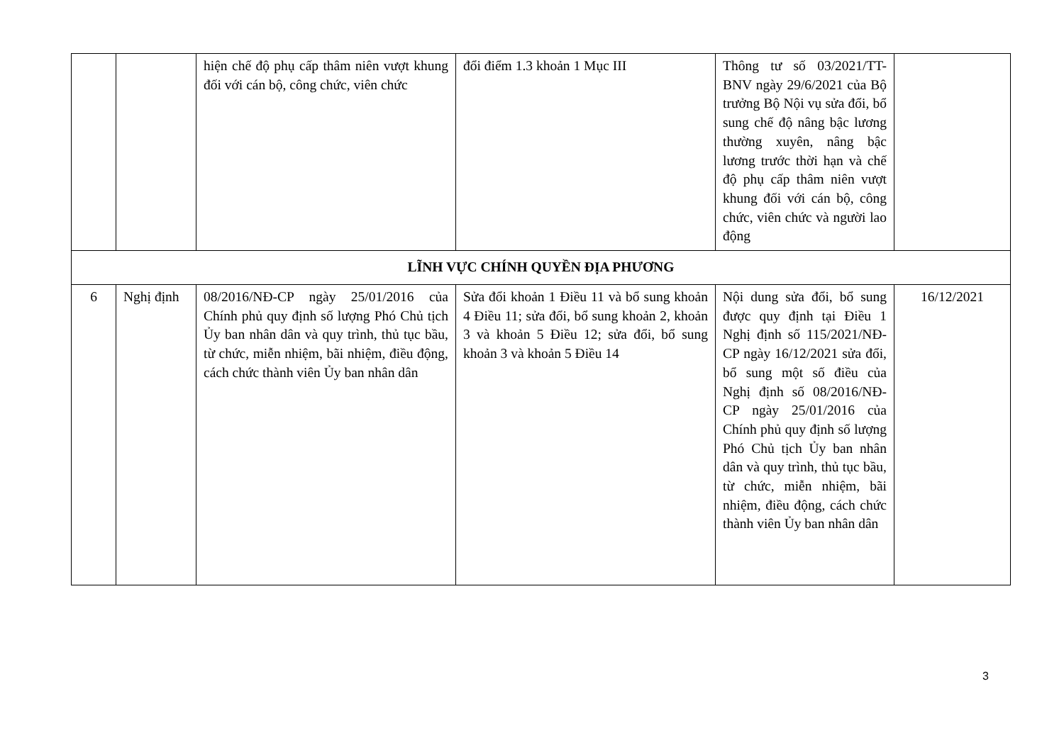| | | hiện chế độ phụ cấp thâm niên vượt khung đối với cán bộ, công chức, viên chức | đổi điểm 1.3 khoản 1 Mục III | Thông tư số 03/2021/TT-BNV ngày 29/6/2021 của Bộ trưởng Bộ Nội vụ sửa đổi, bổ sung chế độ nâng bậc lương thường xuyên, nâng bậc lương trước thời hạn và chế độ phụ cấp thâm niên vượt khung đối với cán bộ, công chức, viên chức và người lao động | |
| LĨNH VỰC CHÍNH QUYỀN ĐỊA PHƯƠNG | | | | | |
| 6 | Nghị định | 08/2016/NĐ-CP ngày 25/01/2016 của Chính phủ quy định số lượng Phó Chủ tịch Ủy ban nhân dân và quy trình, thủ tục bầu, từ chức, miễn nhiệm, bãi nhiệm, điều động, cách chức thành viên Ủy ban nhân dân | Sửa đổi khoản 1 Điều 11 và bổ sung khoản 4 Điều 11; sửa đổi, bổ sung khoản 2, khoản 3 và khoản 5 Điều 12; sửa đổi, bổ sung khoản 3 và khoản 5 Điều 14 | Nội dung sửa đổi, bổ sung được quy định tại Điều 1 Nghị định số 115/2021/NĐ-CP ngày 16/12/2021 sửa đổi, bổ sung một số điều của Nghị định số 08/2016/NĐ-CP ngày 25/01/2016 của Chính phủ quy định số lượng Phó Chủ tịch Ủy ban nhân dân và quy trình, thủ tục bầu, từ chức, miễn nhiệm, bãi nhiệm, điều động, cách chức thành viên Ủy ban nhân dân | 16/12/2021 |
3